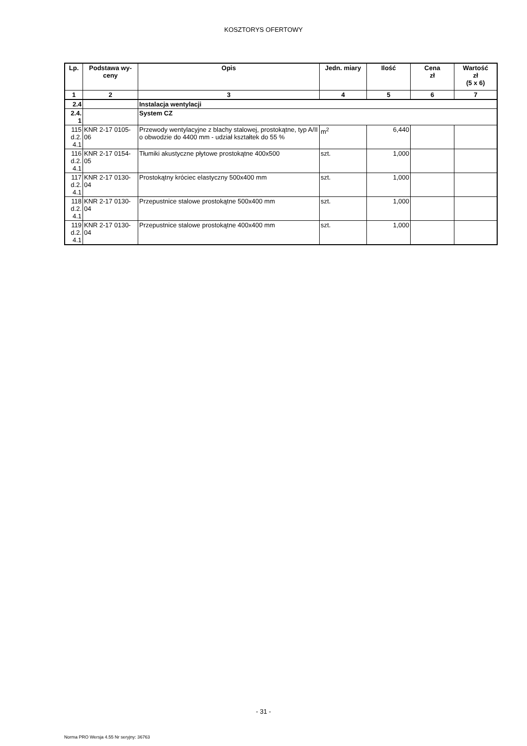KOSZTORYS OFERTOWY
| Lp. | Podstawa wy-ceny | Opis | Jedn. miary | Ilość | Cena zł | Wartość zł (5 x 6) |
| --- | --- | --- | --- | --- | --- | --- |
| 1 | 2 | 3 | 4 | 5 | 6 | 7 |
| 2.4 | | Instalacja wentylacji | | | | |
| 2.4. 1 | | System CZ | | | | |
| 115 d.2. 4.1 | KNR 2-17 0105-06 | Przewody wentylacyjne z blachy stalowej, prostokątne, typ A/II o obwodzie do 4400 mm - udział kształtek do 55 % | m<sup>2</sup> | 6,440 | | |
| 116 d.2. 4.1 | KNR 2-17 0154-05 | Tłumiki akustyczne płytowe prostokątne 400x500 | szt. | 1,000 | | |
| 117 d.2. 4.1 | KNR 2-17 0130-04 | Prostokątny króciec elastyczny 500x400 mm | szt. | 1,000 | | |
| 118 d.2. 4.1 | KNR 2-17 0130-04 | Przepustnice stalowe prostokątne 500x400 mm | szt. | 1,000 | | |
| 119 d.2. 4.1 | KNR 2-17 0130-04 | Przepustnice stalowe prostokątne 400x400 mm | szt. | 1,000 | | |
- 31 -
Norma PRO Wersja 4.55 Nr seryjny: 36763